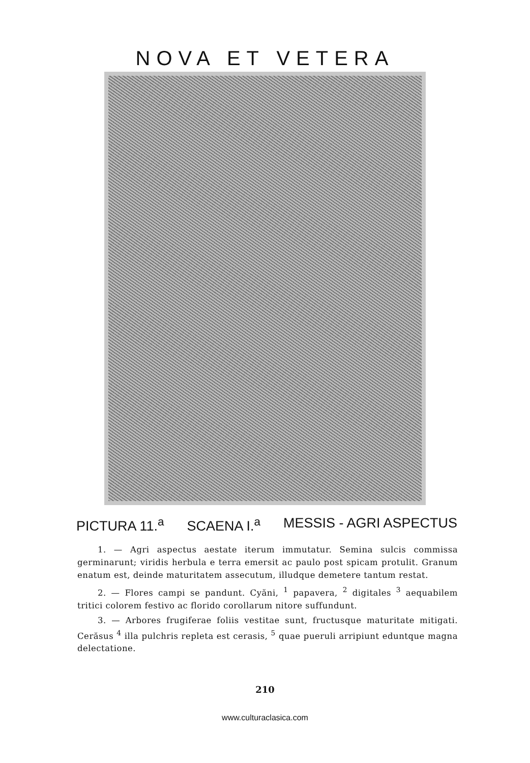NOVA ET VETERA
PICTURA 11.<sup>a</sup> SCAENA I.<sup>a</sup> MESSIS - AGRI ASPECTUS
1. — Agri aspectus aestate iterum immutatur. Semina sulcis commissa germinarunt; viridis herbula e terra emersit ac paulo post spicam protulit. Granum enatum est, deinde maturitatem assecutum, illudque demetere tantum restat.
2. — Flores campi se pandunt. Cyăni, <sup>1</sup> papavera, <sup>2</sup> digitales <sup>3</sup> aequabilem tritici colorem festivo ac florido corollarum nitore suffundunt.
3. — Arbores frugiferae foliis vestitae sunt, fructusque maturitate mitigati. Cerăsus <sup>4</sup> illa pulchris repleta est cerasis, <sup>5</sup> quae pueruli arripiunt eduntque magna delectatione.
210
www.culturaclasica.com